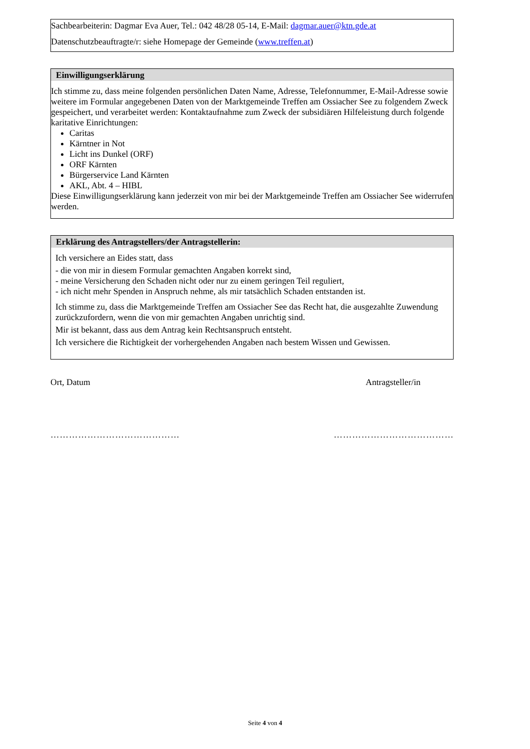Sachbearbeiterin: Dagmar Eva Auer, Tel.: 042 48/28 05-14, E-Mail: dagmar.auer@ktn.gde.at
Datenschutzbeauftragte/r: siehe Homepage der Gemeinde (www.treffen.at)
Einwilligungserklärung
Ich stimme zu, dass meine folgenden persönlichen Daten Name, Adresse, Telefonnummer, E-Mail-Adresse sowie weitere im Formular angegebenen Daten von der Marktgemeinde Treffen am Ossiacher See zu folgendem Zweck gespeichert, und verarbeitet werden: Kontaktaufnahme zum Zweck der subsidiären Hilfeleistung durch folgende karitative Einrichtungen:
Caritas
Kärntner in Not
Licht ins Dunkel (ORF)
ORF Kärnten
Bürgerservice Land Kärnten
AKL, Abt. 4 – HIBL
Diese Einwilligungserklärung kann jederzeit von mir bei der Marktgemeinde Treffen am Ossiacher See widerrufen werden.
Erklärung des Antragstellers/der Antragstellerin:
Ich versichere an Eides statt, dass
- die von mir in diesem Formular gemachten Angaben korrekt sind,
- meine Versicherung den Schaden nicht oder nur zu einem geringen Teil reguliert,
- ich nicht mehr Spenden in Anspruch nehme, als mir tatsächlich Schaden entstanden ist.
Ich stimme zu, dass die Marktgemeinde Treffen am Ossiacher See das Recht hat, die ausgezahlte Zuwendung zurückzufordern, wenn die von mir gemachten Angaben unrichtig sind.
Mir ist bekannt, dass aus dem Antrag kein Rechtsanspruch entsteht.
Ich versichere die Richtigkeit der vorhergehenden Angaben nach bestem Wissen und Gewissen.
Ort, Datum Antragsteller/in
…………………………………… …………………………………
Seite 4 von 4